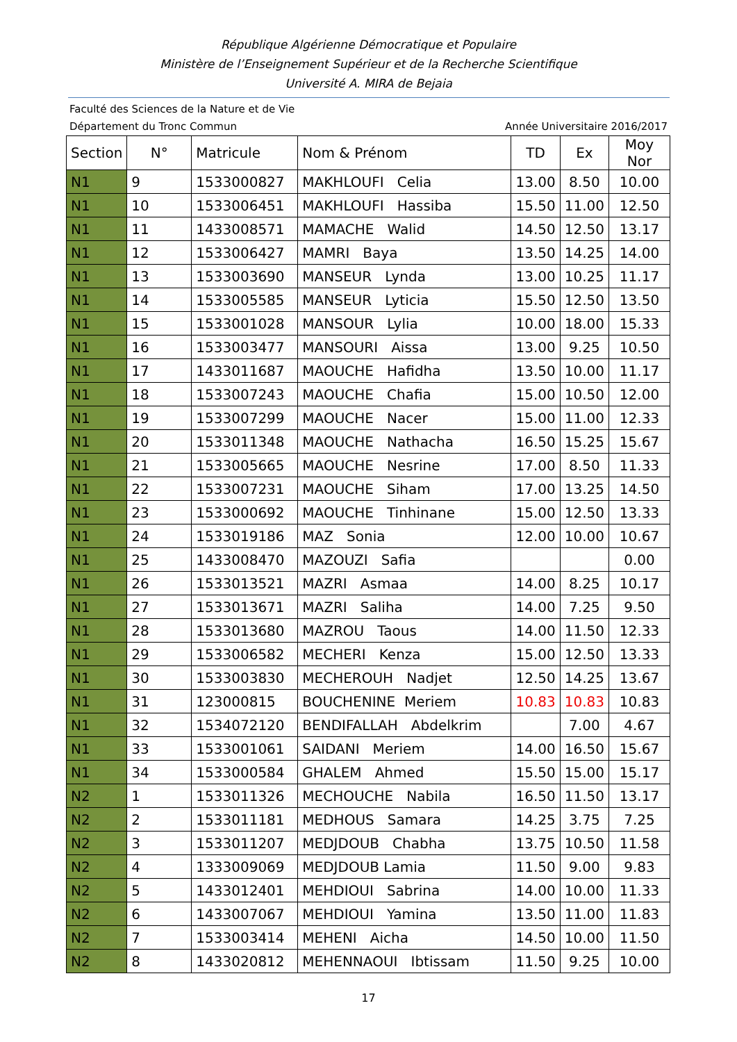République Algérienne Démocratique et Populaire
Ministère de l’Enseignement Supérieur et de la Recherche Scientifique
Université A. MIRA de Bejaia
Faculté des Sciences de la Nature et de Vie
Département du Tronc Commun Année Universitaire 2016/2017
| Section | N° | Matricule | Nom & Prénom | TD | Ex | Moy Nor |
| --- | --- | --- | --- | --- | --- | --- |
| N1 | 9 | 1533000827 | MAKHLOUFI Celia | 13.00 | 8.50 | 10.00 |
| N1 | 10 | 1533006451 | MAKHLOUFI Hassiba | 15.50 | 11.00 | 12.50 |
| N1 | 11 | 1433008571 | MAMACHE Walid | 14.50 | 12.50 | 13.17 |
| N1 | 12 | 1533006427 | MAMRI Baya | 13.50 | 14.25 | 14.00 |
| N1 | 13 | 1533003690 | MANSEUR Lynda | 13.00 | 10.25 | 11.17 |
| N1 | 14 | 1533005585 | MANSEUR Lyticia | 15.50 | 12.50 | 13.50 |
| N1 | 15 | 1533001028 | MANSOUR Lylia | 10.00 | 18.00 | 15.33 |
| N1 | 16 | 1533003477 | MANSOURI Aissa | 13.00 | 9.25 | 10.50 |
| N1 | 17 | 1433011687 | MAOUCHE Hafidha | 13.50 | 10.00 | 11.17 |
| N1 | 18 | 1533007243 | MAOUCHE Chafia | 15.00 | 10.50 | 12.00 |
| N1 | 19 | 1533007299 | MAOUCHE Nacer | 15.00 | 11.00 | 12.33 |
| N1 | 20 | 1533011348 | MAOUCHE Nathacha | 16.50 | 15.25 | 15.67 |
| N1 | 21 | 1533005665 | MAOUCHE Nesrine | 17.00 | 8.50 | 11.33 |
| N1 | 22 | 1533007231 | MAOUCHE Siham | 17.00 | 13.25 | 14.50 |
| N1 | 23 | 1533000692 | MAOUCHE Tinhinane | 15.00 | 12.50 | 13.33 |
| N1 | 24 | 1533019186 | MAZ Sonia | 12.00 | 10.00 | 10.67 |
| N1 | 25 | 1433008470 | MAZOUZI Safia | | | 0.00 |
| N1 | 26 | 1533013521 | MAZRI Asmaa | 14.00 | 8.25 | 10.17 |
| N1 | 27 | 1533013671 | MAZRI Saliha | 14.00 | 7.25 | 9.50 |
| N1 | 28 | 1533013680 | MAZROU Taous | 14.00 | 11.50 | 12.33 |
| N1 | 29 | 1533006582 | MECHERI Kenza | 15.00 | 12.50 | 13.33 |
| N1 | 30 | 1533003830 | MECHEROUH Nadjet | 12.50 | 14.25 | 13.67 |
| N1 | 31 | 123000815 | BOUCHENINE Meriem | 10.83 | 10.83 | 10.83 |
| N1 | 32 | 1534072120 | BENDIFALLAH Abdelkrim | | 7.00 | 4.67 |
| N1 | 33 | 1533001061 | SAIDANI Meriem | 14.00 | 16.50 | 15.67 |
| N1 | 34 | 1533000584 | GHALEM Ahmed | 15.50 | 15.00 | 15.17 |
| N2 | 1 | 1533011326 | MECHOUCHE Nabila | 16.50 | 11.50 | 13.17 |
| N2 | 2 | 1533011181 | MEDHOUS Samara | 14.25 | 3.75 | 7.25 |
| N2 | 3 | 1533011207 | MEDJDOUB Chabha | 13.75 | 10.50 | 11.58 |
| N2 | 4 | 1333009069 | MEDJDOUB Lamia | 11.50 | 9.00 | 9.83 |
| N2 | 5 | 1433012401 | MEHDIOUI Sabrina | 14.00 | 10.00 | 11.33 |
| N2 | 6 | 1433007067 | MEHDIOUI Yamina | 13.50 | 11.00 | 11.83 |
| N2 | 7 | 1533003414 | MEHENI Aicha | 14.50 | 10.00 | 11.50 |
| N2 | 8 | 1433020812 | MEHENNAOUI Ibtissam | 11.50 | 9.25 | 10.00 |
17